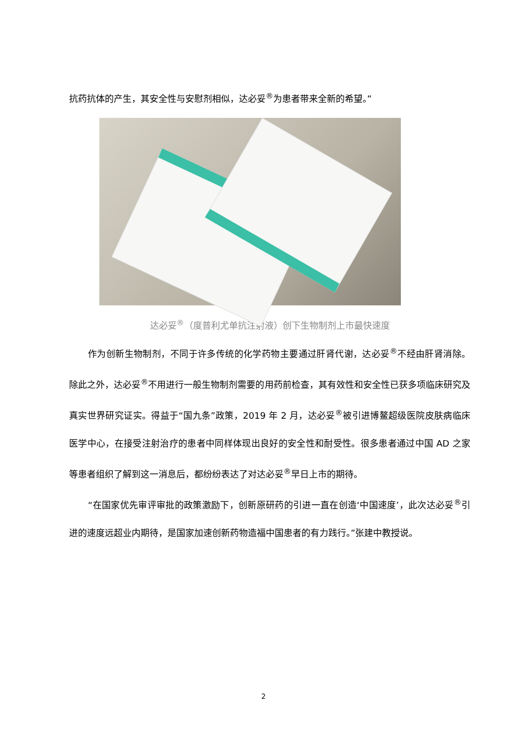抗药抗体的产生，其安全性与安慰剂相似，达必妥<sup>®</sup>为患者带来全新的希望。”
达必妥<sup>®</sup>（度普利尤单抗注射液）创下生物制剂上市最快速度
作为创新生物制剂，不同于许多传统的化学药物主要通过肝肾代谢，达必妥<sup>®</sup>不经由肝肾消除。除此之外，达必妥<sup>®</sup>不用进行一般生物制剂需要的用药前检查，其有效性和安全性已获多项临床研究及真实世界研究证实。得益于“国九条”政策，2019 年 2 月，达必妥<sup>®</sup>被引进博鳌超级医院皮肤病临床医学中心，在接受注射治疗的患者中同样体现出良好的安全性和耐受性。很多患者通过中国 AD 之家等患者组织了解到这一消息后，都纷纷表达了对达必妥<sup>®</sup>早日上市的期待。
“在国家优先审评审批的政策激励下，创新原研药的引进一直在创造‘中国速度’，此次达必妥<sup>®</sup>引进的速度远超业内期待，是国家加速创新药物造福中国患者的有力践行。”张建中教授说。
2